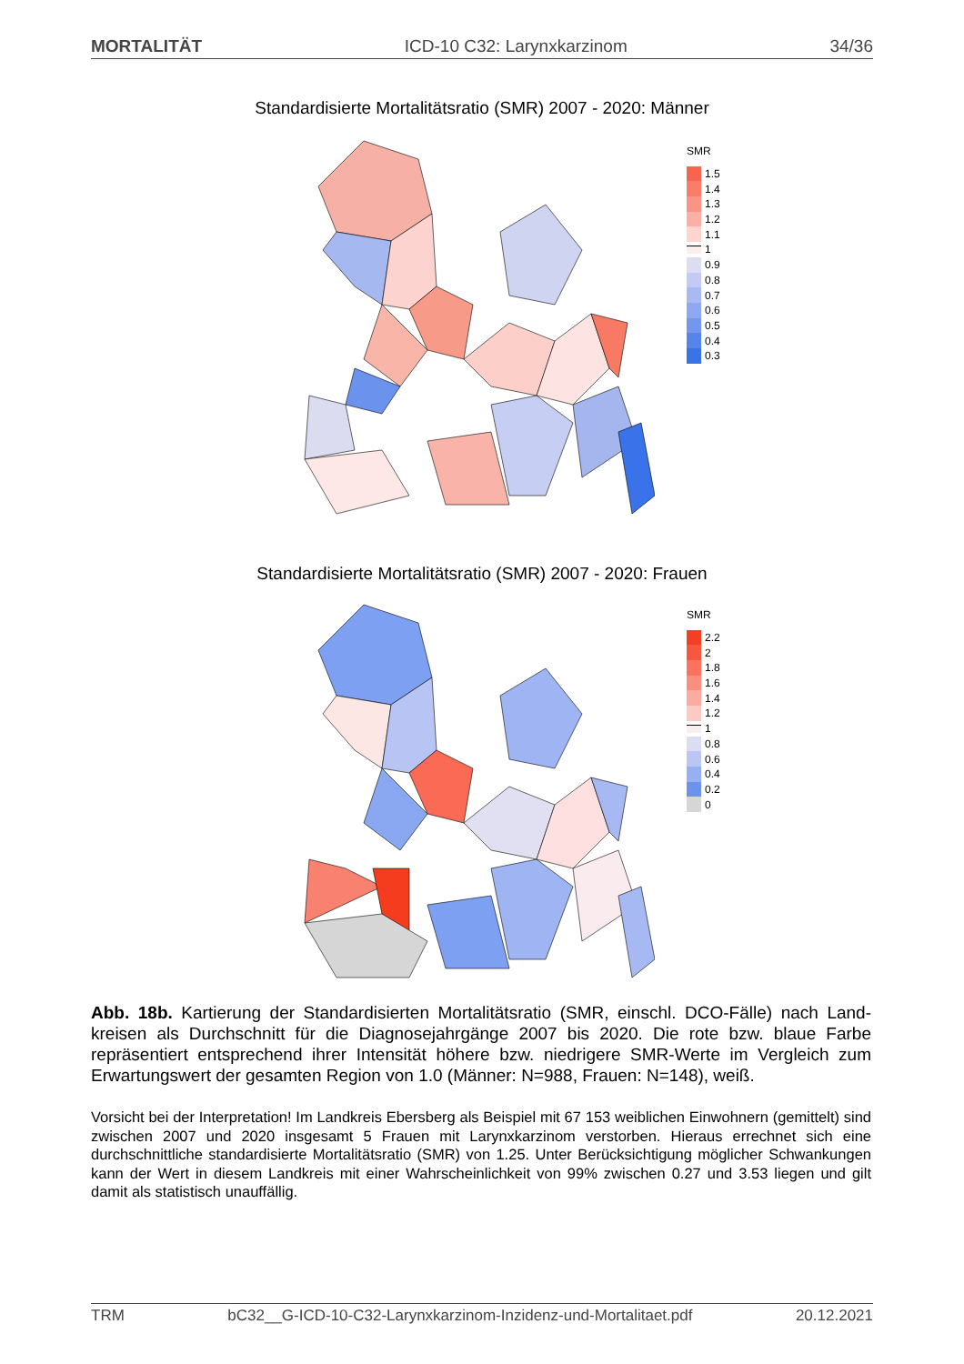MORTALITÄT ICD-10 C32: Larynxkarzinom 34/36
Standardisierte Mortalitätsratio (SMR) 2007 - 2020: Männer
SMR
1.5
1.4
1.3
1.2
1.1
1
0.9
0.8
0.7
0.6
0.5
0.4
0.3
Standardisierte Mortalitätsratio (SMR) 2007 - 2020: Frauen
SMR
2.2
2
1.8
1.6
1.4
1.2
1
0.8
0.6
0.4
0.2
0
Abb. 18b. Kartierung der Standardisierten Mortalitätsratio (SMR, einschl. DCO-Fälle) nach Land­kreisen als Durchschnitt für die Diagnosejahrgänge 2007 bis 2020. Die rote bzw. blaue Farbe repräsentiert entsprechend ihrer Intensität höhere bzw. niedrigere SMR-Werte im Vergleich zum Erwartungswert der gesamten Region von 1.0 (Männer: N=988, Frauen: N=148), weiß.
Vorsicht bei der Interpretation! Im Landkreis Ebersberg als Beispiel mit 67 153 weiblichen Einwohnern (gemittelt) sind zwischen 2007 und 2020 insgesamt 5 Frauen mit Larynxkarzinom verstorben. Hieraus errechnet sich eine durchschnittliche standardisierte Mortalitätsratio (SMR) von 1.25. Unter Berücksichtigung möglicher Schwankungen kann der Wert in diesem Landkreis mit einer Wahrscheinlichkeit von 99% zwischen 0.27 und 3.53 liegen und gilt damit als statistisch unauffällig.
TRM bC32__G-ICD-10-C32-Larynxkarzinom-Inzidenz-und-Mortalitaet.pdf 20.12.2021